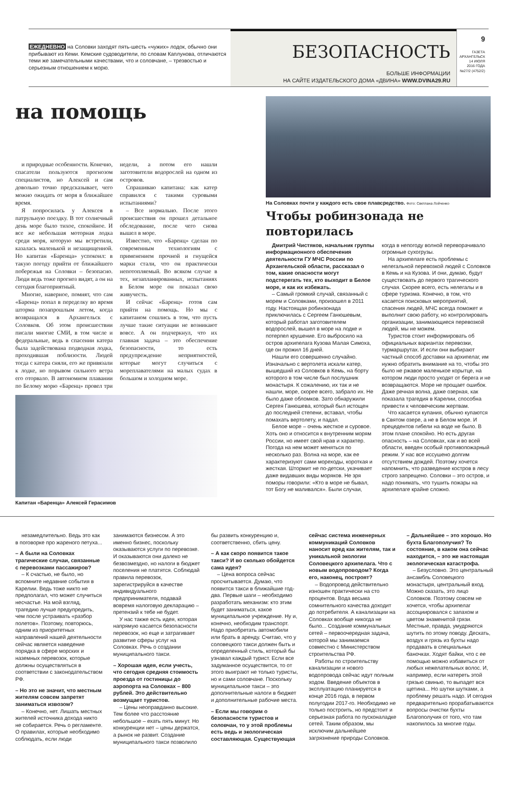ЕЖЕДНЕВНО на Соловки заходят пять-шесть «чужих» лодок, обычно они прибывают из Кеми. Кемские судоводители, по словам Каплунова, отличаются теми же замечательными качествами, что и соловчане, – трезвостью и серьезным отношением к морю.
БЕЗОПАСНОСТЬ
БОЛЬШЕ ИНФОРМАЦИИ
НА САЙТЕ ИЗДАТЕЛЬСКОГО ДОМА «ДВИНА» WWW.DVINA29.RU
9
ГАЗЕТА
АРХАНГЕЛЬСК
14 ИЮЛЯ
2016 ГОДА
№27/2 (4752/2)
на помощь
и природные особенности. Конечно, спасатели пользуются прогнозом специалистов, но Алексей и сам довольно точно предсказывает, чего можно ожидать от моря в ближайшее время.
Я попросилась у Алексея в патрульную поездку. В тот солнечный день море было тихое, спокойное. И все же небольшая моторная лодка среди моря, которую мы встретили, казалась маленькой и незащищенной. Но капитан «Баренца» успокоил: в такую погоду прийти от ближайшего побережья на Соловки – безопасно. Люди ведь тоже прогноз видят, а он на сегодня благоприятный.
Многие, наверное, помнят, что сам «Баренц» попал в переделку во время шторма позапрошлым летом, когда возвращался в Архангельск с Соловков. Об этом происшествии писали многие СМИ, в том числе и федеральные, ведь в спасении катера была задействована подводная лодка, проходившая поблизости. Людей тогда с катера сняли, его же привязали к лодке, но порывом сильного ветра его оторвало. В автономном плавании по Белому морю «Баренц» провел три недели, а потом его нашли заготовители водорослей на одном из островов.
Спрашиваю капитана: как катер справился с такими суровыми испытаниями?
– Все нормально. После этого происшествия он прошел детальное обследование, после чего снова вышел в море.
Известно, что «Баренц» сделан по современным технологиям с применением прочной и гнущейся марки стали, что он практически непотопляемый. Во всяком случае в тех, незапланированных, испытаниях в Белом море он показал свою живучесть.
И сейчас «Баренц» готов сам прийти на помощь. Но мы с капитаном сошлись в том, что пусть лучше такие ситуации не возникают вовсе. А он подчеркнул, что их главная задача – это обеспечение безопасности, то есть предупреждение неприятностей, которые могут случиться с мореплавателями на малых судах в большом и холодном море.
Капитан «Баренца» Алексей Герасимов
На Соловках почти у каждого есть свое плавсредство. Фото: Светлана Лойченко
Чтобы робинзонада не повторилась
Дмитрий Чистяков, начальник группы информационного обеспечения деятельности ГУ МЧС России по Архангельской области, рассказал о том, какие опасности могут подстерегать тех, кто выходит в Белое море, и как их избежать.
– Самый громкий случай, связанный с морем и Соловками, произошел в 2011 году. Настоящая робинзонада приключилась с Сергеем Ганюшевым, который работал заготовителем водорослей, вышел в море на лодке и потерпел крушение. Его выбросило на остров архипелага Кузова Малая Симоха, где он прожил 16 дней.
Нашли его совершенно случайно. Изначально с вертолета искали катер, вышедший из Соловков в Кемь, на борту которого в том числе был послушник монастыря. К сожалению, их так и не нашли, море, скорее всего, забрало их. Не было даже обломков. Зато обнаружили Сергея Ганюшева, который был истощен до последней степени, вставал, чтобы помахать вертолету, и падал.
Белое море – очень жесткое и суровое. Хоть оно и относится к внутренним морям России, но имеет свой нрав и характер. Погода на нем может меняться по несколько раз. Волна на море, как ее характеризуют сами мореходы, короткая и жесткая. Штормит не по-детски, укачивает даже видавших виды моряков. Не зря поморы говорили: «Кто в море не бывал, тот Богу не маливался». Были случаи, когда в непогоду волной переворачивало огромные сухогрузы.
На архипелаге есть проблемы с нелегальной перевозкой людей с Соловков в Кемь и на Кузова. И они, думаю, будут существовать до первого трагического случая. Скорее всего, есть нелегалы и в сфере туризма. Конечно, в том, что касается поисковых мероприятий, спасения людей, МЧС всегда поможет и выполнит свою работу, но контролировать организации, занимающиеся перевозкой людей, мы не можем.
Туристов стоит информировать об официальных вариантах перевозки, турмаршрутах. И если они выбирают частный способ доставки на архипелаг, им нужно обратить внимание на то, чтобы это было не ржавое маленькое корытце, на котором люди просто уходят от берега и не возвращаются. Море не прощает ошибок. Даже речная волна, даже озерная, как показала трагедия в Карелии, способна привести к человеческим жертвам.
Что касается купания, обычно купаются в Святом озере, а не в Белом море. И прецедентов гибели на воде не было. В этом плане спокойно. Но есть другая опасность – на Соловках, как и во всей области, введен особый противопожарный режим. У нас все иссушено долгим отсутствием дождей. Поэтому хочется напомнить, что разведение костров в лесу строго запрещено. Соловки – это остров, и надо понимать, что тушить пожары на архипелаге крайне сложно.
незамедлительно. Ведь это как в поговорке про жареного петуха...
– А были на Соловках трагические случаи, связанные с перевозками пассажиров?
– К счастью, не было, но вспомните недавние события в Карелии. Ведь тоже никто не предполагал, что может случиться несчастье. На мой взгляд, трагедию лучше предупредить, чем после устраивать «разбор полетов». Поэтому, повторюсь, одним из приоритетных направлений нашей деятельности сейчас является наведение порядка в сфере морских и наземных перевозок, которые должны осуществляться в соответствии с законодательством РФ.
– Но это не значит, что местным жителям совсем запретят заниматься извозом?
– Конечно, нет. Лишать местных жителей источника дохода никто не собирается. Речь о регламенте. О правилах, которые необходимо соблюдать, если люди занимаются бизнесом. А это именно бизнес, поскольку оказываются услуги по перевозке. И оказываются они далеко не безвозмездно, но налоги в бюджет поселения не платятся. Соблюдай правила перевозок, зарегистрируйся в качестве индивидуального предпринимателя, подавай вовремя налоговую декларацию – претензий к тебе не будет.
У нас также есть идея, которая напрямую касается безопасности перевозок, но еще и затрагивает развитие сферы услуг на Соловках. Речь о создании муниципального такси.
– Хорошая идея, если учесть, что сегодня средняя стоимость проезда от гостиницы до аэропорта на Соловках – 800 рублей. Это действительно возмущает туристов.
– Цены неоправданно высокие. Тем более что расстояние небольшое – ехать пять минут. Но конкуренции нет – цены держатся, а рынок не развит. Создание муниципального такси позволило бы развить конкуренцию и, соответственно, сбить цену.
– А как скоро появится такое такси? И во сколько обойдется сама идея?
– Цена вопроса сейчас просчитывается. Думаю, что появится такси в ближайшие год-два. Первые шаги – необходимо разработать механизм: кто этим будет заниматься, какое муниципальное учреждение. Ну и, конечно, необходим транспорт. Надо приобретать автомобили или брать в аренду. Считаю, что у соловецкого такси должен быть и определенный стиль, который бы узнавал каждый турист. Если все задуманное осуществится, то от этого выиграют не только туристы, но и сами соловчане. Поскольку муниципальное такси – это дополнительные налоги в бюджет и дополнительные рабочие места.
– Если мы говорим о безопасности туристов и соловчан, то у этой проблемы есть ведь и экологическая составляющая. Существующая сейчас система инженерных коммуникаций Соловков наносит вред как жителям, так и уникальной экологии Соловецкого архипелага. Что с новым водопроводом? Когда его, наконец, построят?
– Водопровод действительно изношен практически на сто процентов. Вода весьма сомнительного качества доходит до потребителя. А канализации на Соловках вообще никогда не было... Создание коммунальных сетей – первоочередная задача, которой мы занимаемся совместно с Министерством строительства РФ.
Работы по строительству канализации и нового водопровода сейчас идут полным ходом. Введение объектов в эксплуатацию планируется в конце 2016 года, в первом полугодии 2017-го. Необходимо не только построить, но предстоит и серьезная работа по пусконаладке сетей. Таким образом, мы исключим дальнейшее загрязнение природы Соловков.
– Дальнейшее – это хорошо. Но бухта Благополучия? То состояние, в каком она сейчас находится, – это же настоящая экологическая катастрофа.
– Безусловно. Это центральный ансамбль Соловецкого монастыря, центральный вход. Можно сказать, это лицо Соловков. Поэтому совсем не хочется, чтобы архипелаг ассоциировался с запахом и цветом знаменитой грязи. Местные, правда, умудряются шутить по этому поводу. Дескать, воздух и грязь из бухты надо продавать в специальных баночках. Ходят байки, что с ее помощью можно избавиться от любых нежелательных волос. И, например, если натереть этой грязью свинью, то выпадет вся щетина... Но шутки шутками, а проблему решать надо. И сегодня предварительно прорабатываются вопросы очистки бухты Благополучия от того, что там накопилось за многие годы.